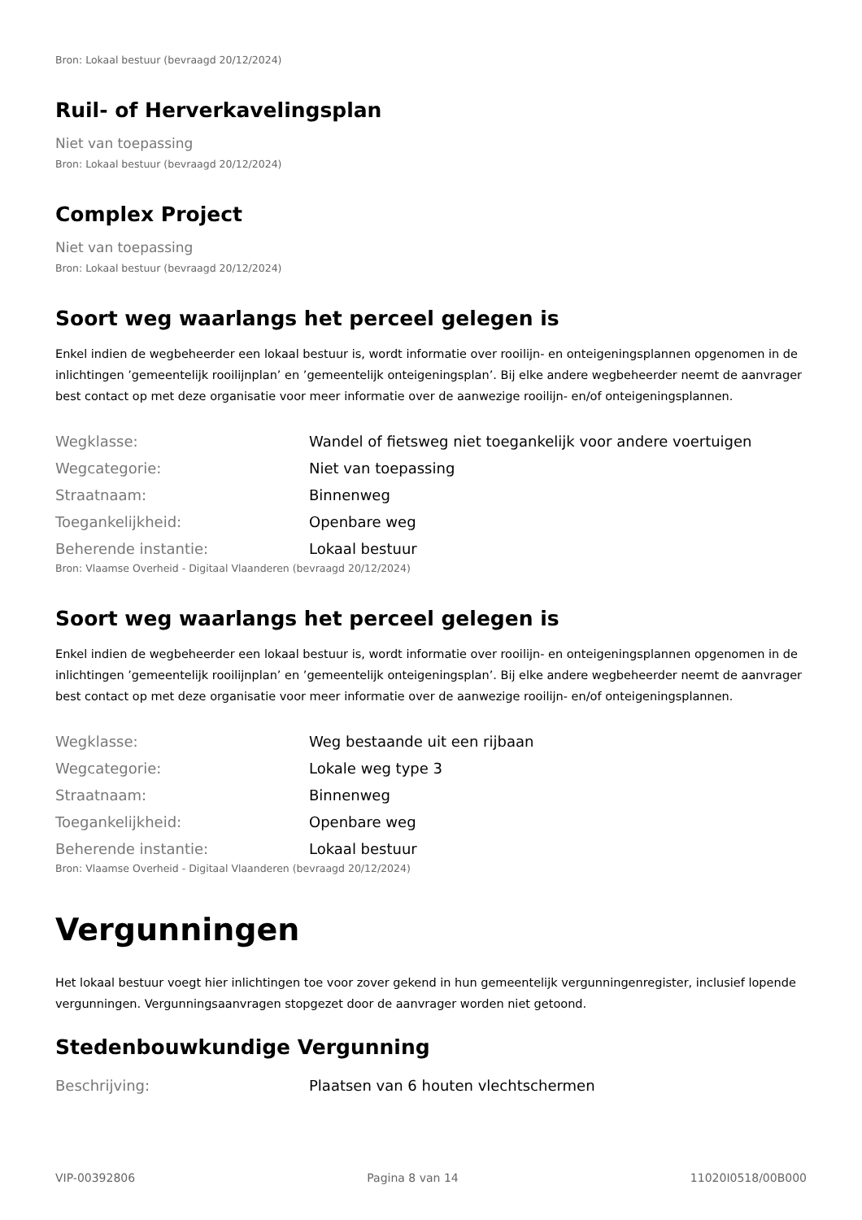Bron: Lokaal bestuur (bevraagd 20/12/2024)
Ruil- of Herverkavelingsplan
Niet van toepassing
Bron: Lokaal bestuur (bevraagd 20/12/2024)
Complex Project
Niet van toepassing
Bron: Lokaal bestuur (bevraagd 20/12/2024)
Soort weg waarlangs het perceel gelegen is
Enkel indien de wegbeheerder een lokaal bestuur is, wordt informatie over rooilijn- en onteigeningsplannen opgenomen in de inlichtingen ’gemeentelijk rooilijnplan’ en ’gemeentelijk onteigeningsplan’. Bij elke andere wegbeheerder neemt de aanvrager best contact op met deze organisatie voor meer informatie over de aanwezige rooilijn- en/of onteigeningsplannen.
| Wegklasse: | Wandel of fietsweg niet toegankelijk voor andere voertuigen |
| Wegcategorie: | Niet van toepassing |
| Straatnaam: | Binnenweg |
| Toegankelijkheid: | Openbare weg |
| Beherende instantie: | Lokaal bestuur |
Bron: Vlaamse Overheid - Digitaal Vlaanderen (bevraagd 20/12/2024)
Soort weg waarlangs het perceel gelegen is
Enkel indien de wegbeheerder een lokaal bestuur is, wordt informatie over rooilijn- en onteigeningsplannen opgenomen in de inlichtingen ’gemeentelijk rooilijnplan’ en ’gemeentelijk onteigeningsplan’. Bij elke andere wegbeheerder neemt de aanvrager best contact op met deze organisatie voor meer informatie over de aanwezige rooilijn- en/of onteigeningsplannen.
| Wegklasse: | Weg bestaande uit een rijbaan |
| Wegcategorie: | Lokale weg type 3 |
| Straatnaam: | Binnenweg |
| Toegankelijkheid: | Openbare weg |
| Beherende instantie: | Lokaal bestuur |
Bron: Vlaamse Overheid - Digitaal Vlaanderen (bevraagd 20/12/2024)
Vergunningen
Het lokaal bestuur voegt hier inlichtingen toe voor zover gekend in hun gemeentelijk vergunningenregister, inclusief lopende vergunningen. Vergunningsaanvragen stopgezet door de aanvrager worden niet getoond.
Stedenbouwkundige Vergunning
| Beschrijving: | Plaatsen van 6 houten vlechtschermen |
VIP-00392806 Pagina 8 van 14 11020I0518/00B000